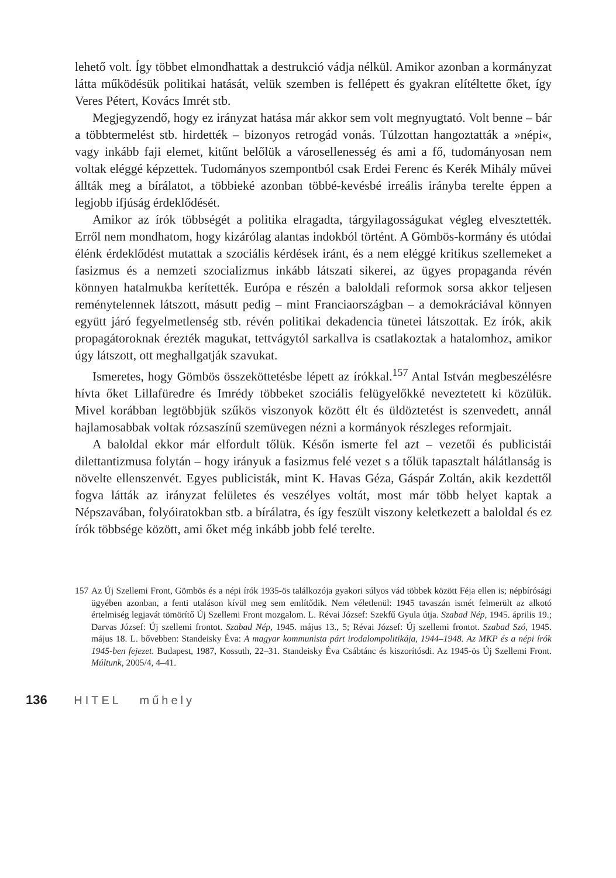lehető volt. Így többet elmondhattak a destrukció vádja nélkül. Amikor azonban a kormányzat látta működésük politikai hatását, velük szemben is fellépett és gyakran elítéltette őket, így Veres Pétert, Kovács Imrét stb.
Megjegyzendő, hogy ez irányzat hatása már akkor sem volt megnyugtató. Volt benne – bár a többtermelést stb. hirdették – bizonyos retrogád vonás. Túlzottan hangoztatták a »népi«, vagy inkább faji elemet, kitűnt belőlük a városellenesség és ami a fő, tudományosan nem voltak eléggé képzettek. Tudományos szempontból csak Erdei Ferenc és Kerék Mihály művei állták meg a bírálatot, a többieké azonban többé-kevésbé irreális irányba terelte éppen a legjobb ifjúság érdeklődését.
Amikor az írók többségét a politika elragadta, tárgyilagosságukat végleg elvesztették. Erről nem mondhatom, hogy kizárólag alantas indokból történt. A Gömbös-kormány és utódai élénk érdeklődést mutattak a szociális kérdések iránt, és a nem eléggé kritikus szellemeket a fasizmus és a nemzeti szocializmus inkább látszati sikerei, az ügyes propaganda révén könnyen hatalmukba kerítették. Európa e részén a baloldali reformok sorsa akkor teljesen reménytelennek látszott, másutt pedig – mint Franciaországban – a demokráciával könnyen együtt járó fegyelmetlenség stb. révén politikai dekadencia tünetei látszottak. Ez írók, akik propagátoroknak érezték magukat, tettvágytól sarkallva is csatlakoztak a hatalomhoz, amikor úgy látszott, ott meghallgatják szavukat.
Ismeretes, hogy Gömbös összeköttetésbe lépett az írókkal.<sup>157</sup> Antal István megbeszélésre hívta őket Lillafüredre és Imrédy többeket szociális felügyelőkké neveztetett ki közülük. Mivel korábban legtöbbjük szűkös viszonyok között élt és üldöztetést is szenvedett, annál hajlamosabbak voltak rózsaszínű szemüvegen nézni a kormányok részleges reformjait.
A baloldal ekkor már elfordult tőlük. Későn ismerte fel azt – vezetői és publicistái dilettantizmusa folytán – hogy irányuk a fasizmus felé vezet s a tőlük tapasztalt hálátlanság is növelte ellenszenvét. Egyes publicisták, mint K. Havas Géza, Gáspár Zoltán, akik kezdettől fogva látták az irányzat felületes és veszélyes voltát, most már több helyet kaptak a Népszavában, folyóiratokban stb. a bírálatra, és így feszült viszony keletkezett a baloldal és ez írók többsége között, ami őket még inkább jobb felé terelte.
157 Az Új Szellemi Front, Gömbös és a népi írók 1935-ös találkozója gyakori súlyos vád többek között Féja ellen is; népbírósági ügyében azonban, a fenti utaláson kívül meg sem említődik. Nem véletlenül: 1945 tavaszán ismét felmerült az alkotó értelmiség legjavát tömörítő Új Szellemi Front mozgalom. L. Révai József: Szekfű Gyula útja. Szabad Nép, 1945. április 19.; Darvas József: Új szellemi frontot. Szabad Nép, 1945. május 13., 5; Révai József: Új szellemi frontot. Szabad Szó, 1945. május 18. L. bővebben: Standeisky Éva: A magyar kommunista párt irodalompolitikája, 1944–1948. Az MKP és a népi írók 1945-ben fejezet. Budapest, 1987, Kossuth, 22–31. Standeisky Éva Csábtánc és kiszorítósdi. Az 1945-ös Új Szellemi Front. Múltunk, 2005/4, 4–41.
136 HITEL műhely